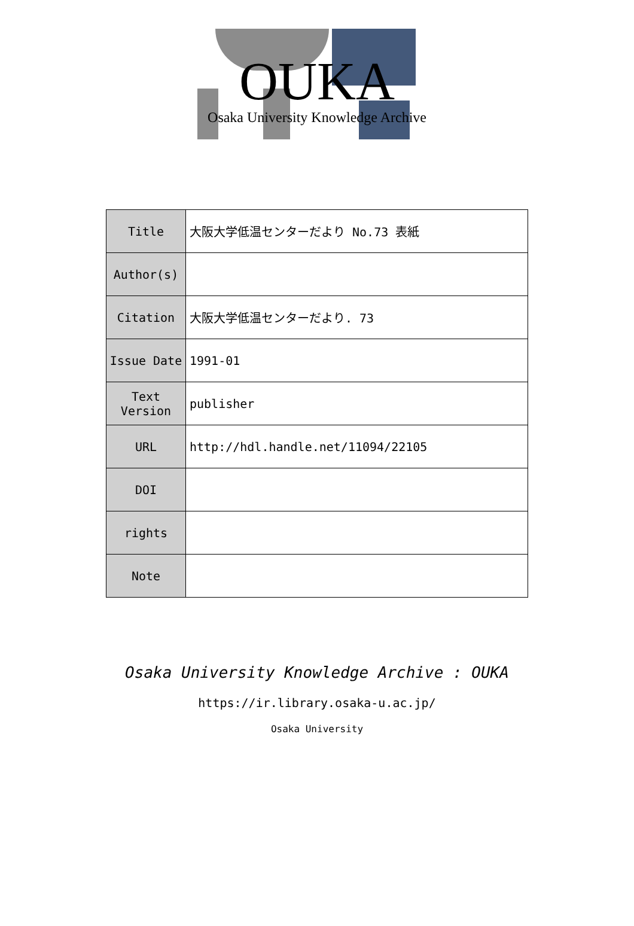OUKA
Osaka University Knowledge Archive
| Title | 大阪大学低温センターだより No.73 表紙 |
| Author(s) | |
| Citation | 大阪大学低温センターだより. 73 |
| Issue Date | 1991-01 |
| Text Version | publisher |
| URL | http://hdl.handle.net/11094/22105 |
| DOI | |
| rights | |
| Note | |
Osaka University Knowledge Archive : OUKA
https://ir.library.osaka-u.ac.jp/
Osaka University